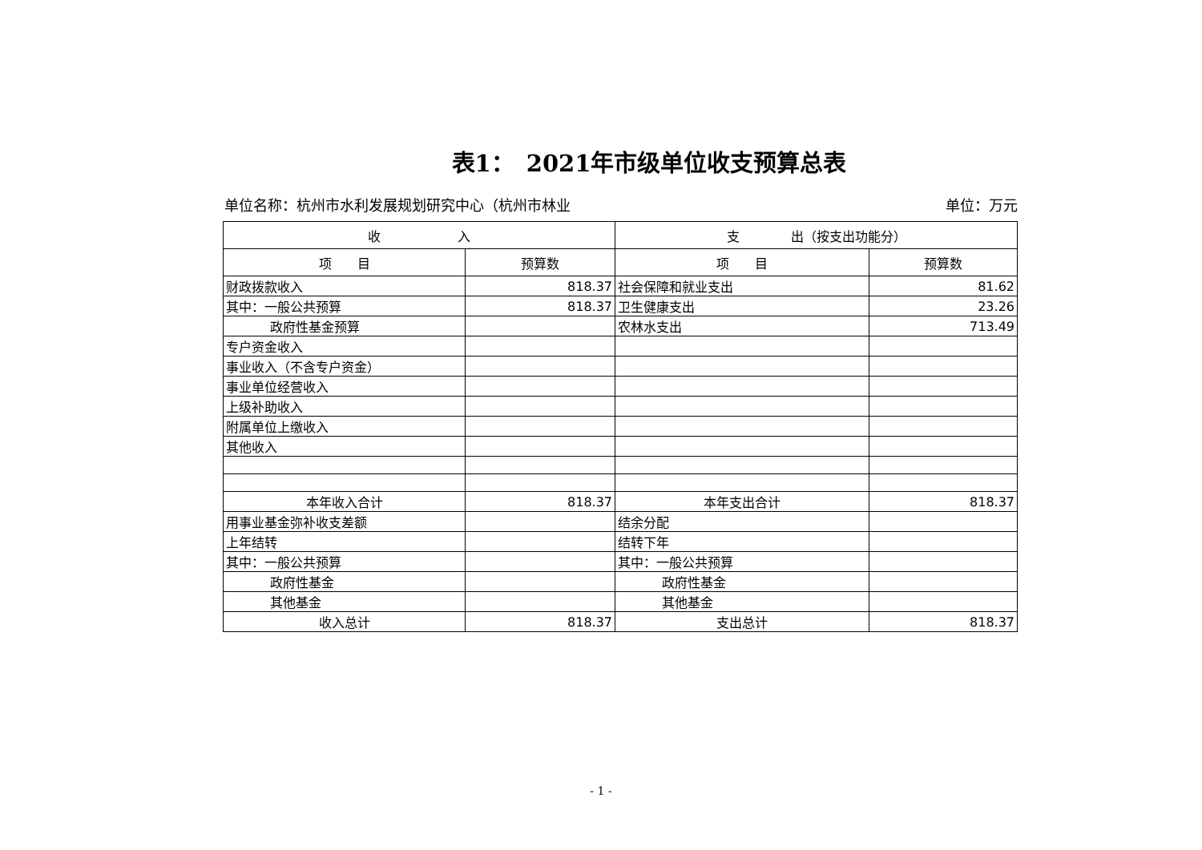表1：　2021年市级单位收支预算总表
单位名称：杭州市水利发展规划研究中心（杭州市林业 单位：万元
| 收 入 | | 支 出（按支出功能分） | |
| --- | --- | --- | --- |
| 项 目 | 预算数 | 项 目 | 预算数 |
| 财政拨款收入 | 818.37 | 社会保障和就业支出 | 81.62 |
| 其中：一般公共预算 | 818.37 | 卫生健康支出 | 23.26 |
| 政府性基金预算 | | 农林水支出 | 713.49 |
| 专户资金收入 | | | |
| 事业收入（不含专户资金） | | | |
| 事业单位经营收入 | | | |
| 上级补助收入 | | | |
| 附属单位上缴收入 | | | |
| 其他收入 | | | |
| 本年收入合计 | 818.37 | 本年支出合计 | 818.37 |
| 用事业基金弥补收支差额 | | 结余分配 | |
| 上年结转 | | 结转下年 | |
| 其中：一般公共预算 | | 其中：一般公共预算 | |
| 政府性基金 | | 政府性基金 | |
| 其他基金 | | 其他基金 | |
| 收入总计 | 818.37 | 支出总计 | 818.37 |
- 1 -